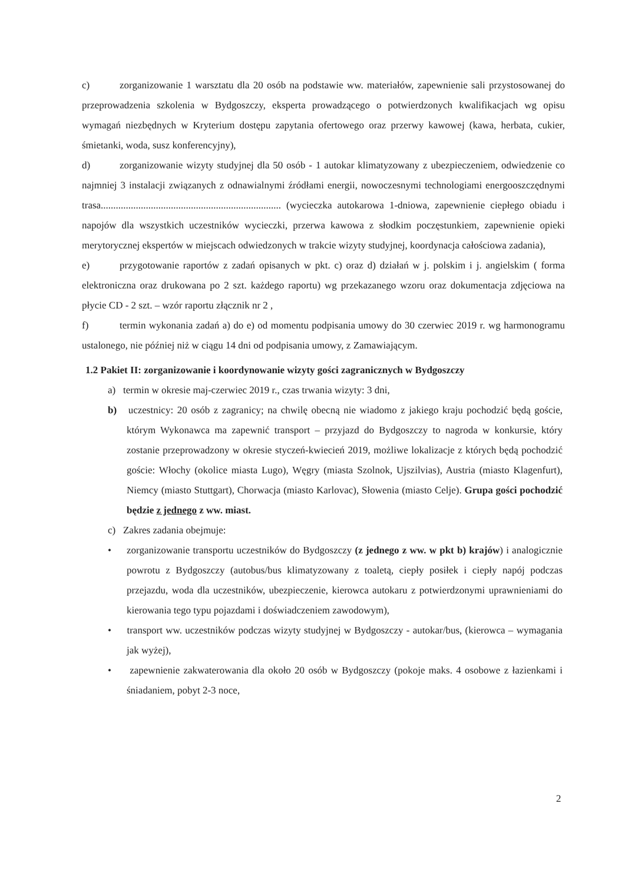c) zorganizowanie 1 warsztatu dla 20 osób na podstawie ww. materiałów, zapewnienie sali przystosowanej do przeprowadzenia szkolenia w Bydgoszczy, eksperta prowadzącego o potwierdzonych kwalifikacjach wg opisu wymagań niezbędnych w Kryterium dostępu zapytania ofertowego oraz przerwy kawowej (kawa, herbata, cukier, śmietanki, woda, susz konferencyjny),
d) zorganizowanie wizyty studyjnej dla 50 osób - 1 autokar klimatyzowany z ubezpieczeniem, odwiedzenie co najmniej 3 instalacji związanych z odnawialnymi źródłami energii, nowoczesnymi technologiami energooszczędnymi trasa........................................................................ (wycieczka autokarowa 1-dniowa, zapewnienie ciepłego obiadu i napojów dla wszystkich uczestników wycieczki, przerwa kawowa z słodkim poczęstunkiem, zapewnienie opieki merytorycznej ekspertów w miejscach odwiedzonych w trakcie wizyty studyjnej, koordynacja całościowa zadania),
e) przygotowanie raportów z zadań opisanych w pkt. c) oraz d) działań w j. polskim i j. angielskim ( forma elektroniczna oraz drukowana po 2 szt. każdego raportu) wg przekazanego wzoru oraz dokumentacja zdjęciowa na płycie CD - 2 szt. – wzór raportu złącznik nr 2 ,
f) termin wykonania zadań a) do e) od momentu podpisania umowy do 30 czerwiec 2019 r. wg harmonogramu ustalonego, nie później niż w ciągu 14 dni od podpisania umowy, z Zamawiającym.
1.2 Pakiet II: zorganizowanie i koordynowanie wizyty gości zagranicznych w Bydgoszczy
a) termin w okresie maj-czerwiec 2019 r., czas trwania wizyty: 3 dni,
b) uczestnicy: 20 osób z zagranicy; na chwilę obecną nie wiadomo z jakiego kraju pochodzić będą goście, którym Wykonawca ma zapewnić transport – przyjazd do Bydgoszczy to nagroda w konkursie, który zostanie przeprowadzony w okresie styczeń-kwiecień 2019, możliwe lokalizacje z których będą pochodzić goście: Włochy (okolice miasta Lugo), Węgry (miasta Szolnok, Ujszilvias), Austria (miasto Klagenfurt), Niemcy (miasto Stuttgart), Chorwacja (miasto Karlovac), Słowenia (miasto Celje). Grupa gości pochodzić będzie z jednego z ww. miast.
c) Zakres zadania obejmuje:
• zorganizowanie transportu uczestników do Bydgoszczy (z jednego z ww. w pkt b) krajów) i analogicznie powrotu z Bydgoszczy (autobus/bus klimatyzowany z toaletą, ciepły posiłek i ciepły napój podczas przejazdu, woda dla uczestników, ubezpieczenie, kierowca autokaru z potwierdzonymi uprawnieniami do kierowania tego typu pojazdami i doświadczeniem zawodowym),
• transport ww. uczestników podczas wizyty studyjnej w Bydgoszczy - autokar/bus, (kierowca – wymagania jak wyżej),
• zapewnienie zakwaterowania dla około 20 osób w Bydgoszczy (pokoje maks. 4 osobowe z łazienkami i śniadaniem, pobyt 2-3 noce,
2